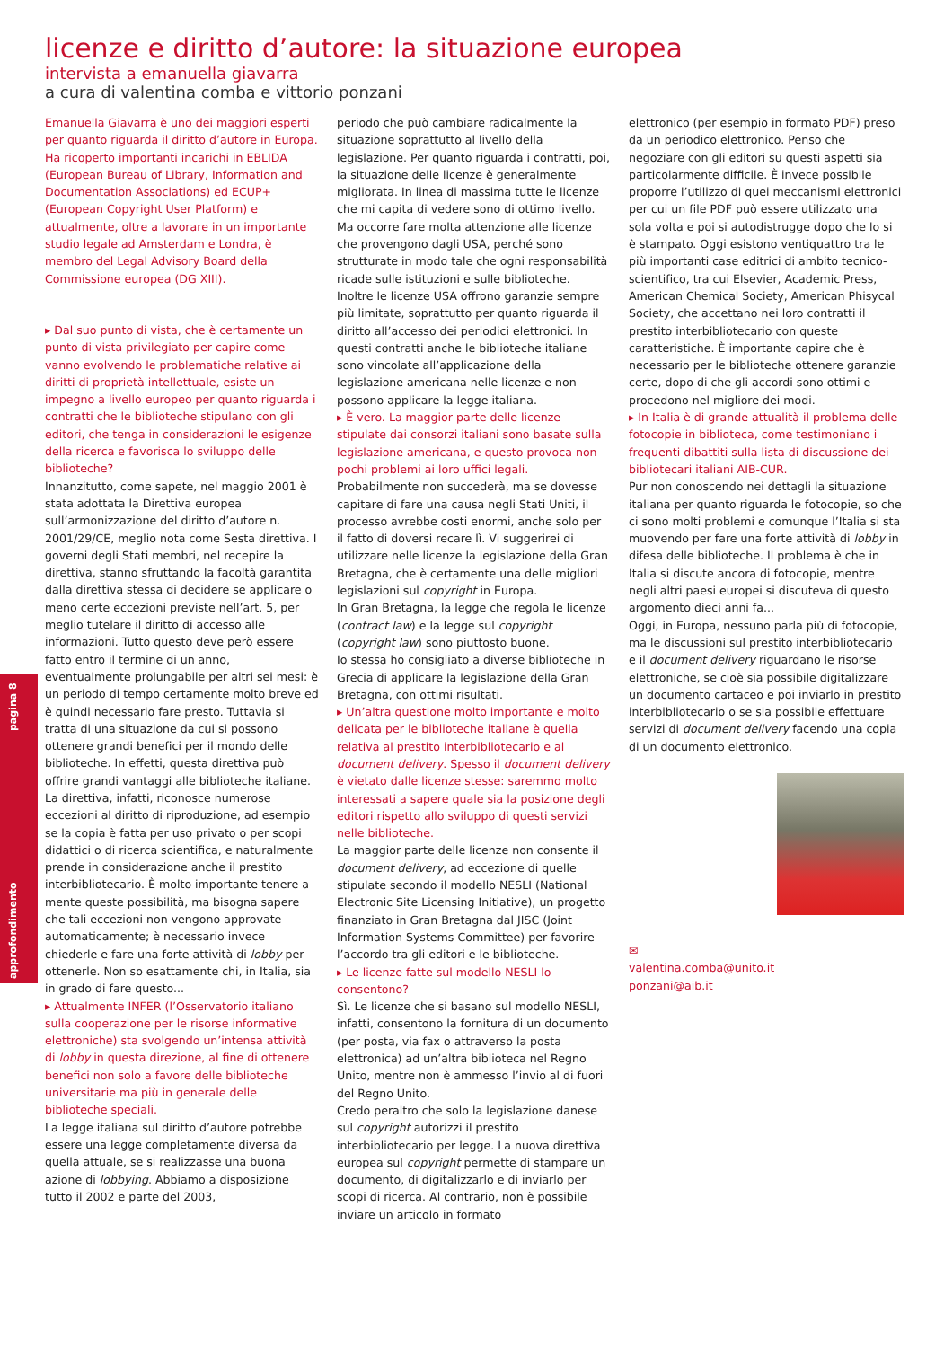approfondimento pagina 8
licenze e diritto d’autore: la situazione europea
intervista a emanuella giavarra
a cura di valentina comba e vittorio ponzani
Emanuella Giavarra è uno dei maggiori esperti per quanto riguarda il diritto d’autore in Europa. Ha ricoperto importanti incarichi in EBLIDA (European Bureau of Library, Information and Documentation Associations) ed ECUP+ (European Copyright User Platform) e attualmente, oltre a lavorare in un importante studio legale ad Amsterdam e Londra, è membro del Legal Advisory Board della Commissione europea (DG XIII).
▸ Dal suo punto di vista, che è certamente un punto di vista privilegiato per capire come vanno evolvendo le problematiche relative ai diritti di proprietà intellettuale, esiste un impegno a livello europeo per quanto riguarda i contratti che le biblioteche stipulano con gli editori, che tenga in considerazioni le esigenze della ricerca e favorisca lo sviluppo delle biblioteche?
Innanzitutto, come sapete, nel maggio 2001 è stata adottata la Direttiva europea sull’armonizzazione del diritto d’autore n. 2001/29/CE, meglio nota come Sesta direttiva. I governi degli Stati membri, nel recepire la direttiva, stanno sfruttando la facoltà garantita dalla direttiva stessa di decidere se applicare o meno certe eccezioni previste nell’art. 5, per meglio tutelare il diritto di accesso alle informazioni. Tutto questo deve però essere fatto entro il termine di un anno, eventualmente prolungabile per altri sei mesi: è un periodo di tempo certamente molto breve ed è quindi necessario fare presto. Tuttavia si tratta di una situazione da cui si possono ottenere grandi benefici per il mondo delle biblioteche. In effetti, questa direttiva può offrire grandi vantaggi alle biblioteche italiane. La direttiva, infatti, riconosce numerose eccezioni al diritto di riproduzione, ad esempio se la copia è fatta per uso privato o per scopi didattici o di ricerca scientifica, e naturalmente prende in considerazione anche il prestito interbibliotecario. È molto importante tenere a mente queste possibilità, ma bisogna sapere che tali eccezioni non vengono approvate automaticamente; è necessario invece chiederle e fare una forte attività di lobby per ottenerle. Non so esattamente chi, in Italia, sia in grado di fare questo...
▸ Attualmente INFER (l’Osservatorio italiano sulla cooperazione per le risorse informative elettroniche) sta svolgendo un’intensa attività di lobby in questa direzione, al fine di ottenere benefici non solo a favore delle biblioteche universitarie ma più in generale delle biblioteche speciali.
La legge italiana sul diritto d’autore potrebbe essere una legge completamente diversa da quella attuale, se si realizzasse una buona azione di lobbying. Abbiamo a disposizione tutto il 2002 e parte del 2003,
periodo che può cambiare radicalmente la situazione soprattutto al livello della legislazione. Per quanto riguarda i contratti, poi, la situazione delle licenze è generalmente migliorata. In linea di massima tutte le licenze che mi capita di vedere sono di ottimo livello.
Ma occorre fare molta attenzione alle licenze che provengono dagli USA, perché sono strutturate in modo tale che ogni responsabilità ricade sulle istituzioni e sulle biblioteche.
Inoltre le licenze USA offrono garanzie sempre più limitate, soprattutto per quanto riguarda il diritto all’accesso dei periodici elettronici. In questi contratti anche le biblioteche italiane sono vincolate all’applicazione della legislazione americana nelle licenze e non possono applicare la legge italiana.
▸ È vero. La maggior parte delle licenze stipulate dai consorzi italiani sono basate sulla legislazione americana, e questo provoca non pochi problemi ai loro uffici legali.
Probabilmente non succederà, ma se dovesse capitare di fare una causa negli Stati Uniti, il processo avrebbe costi enormi, anche solo per il fatto di doversi recare lì. Vi suggerirei di utilizzare nelle licenze la legislazione della Gran Bretagna, che è certamente una delle migliori legislazioni sul copyright in Europa.
In Gran Bretagna, la legge che regola le licenze (contract law) e la legge sul copyright (copyright law) sono piuttosto buone.
Io stessa ho consigliato a diverse biblioteche in Grecia di applicare la legislazione della Gran Bretagna, con ottimi risultati.
▸ Un’altra questione molto importante e molto delicata per le biblioteche italiane è quella relativa al prestito interbibliotecario e al document delivery. Spesso il document delivery è vietato dalle licenze stesse: saremmo molto interessati a sapere quale sia la posizione degli editori rispetto allo sviluppo di questi servizi nelle biblioteche.
La maggior parte delle licenze non consente il document delivery, ad eccezione di quelle stipulate secondo il modello NESLI (National Electronic Site Licensing Initiative), un progetto finanziato in Gran Bretagna dal JISC (Joint Information Systems Committee) per favorire l’accordo tra gli editori e le biblioteche.
▸ Le licenze fatte sul modello NESLI lo consentono?
Sì. Le licenze che si basano sul modello NESLI, infatti, consentono la fornitura di un documento (per posta, via fax o attraverso la posta elettronica) ad un’altra biblioteca nel Regno Unito, mentre non è ammesso l’invio al di fuori del Regno Unito.
Credo peraltro che solo la legislazione danese sul copyright autorizzi il prestito interbibliotecario per legge. La nuova direttiva europea sul copyright permette di stampare un documento, di digitalizzarlo e di inviarlo per scopi di ricerca. Al contrario, non è possibile inviare un articolo in formato
elettronico (per esempio in formato PDF) preso da un periodico elettronico. Penso che negoziare con gli editori su questi aspetti sia particolarmente difficile. È invece possibile proporre l’utilizzo di quei meccanismi elettronici per cui un file PDF può essere utilizzato una sola volta e poi si autodistrugge dopo che lo si è stampato. Oggi esistono ventiquattro tra le più importanti case editrici di ambito tecnico-scientifico, tra cui Elsevier, Academic Press, American Chemical Society, American Phisycal Society, che accettano nei loro contratti il prestito interbibliotecario con queste caratteristiche. È importante capire che è necessario per le biblioteche ottenere garanzie certe, dopo di che gli accordi sono ottimi e procedono nel migliore dei modi.
▸ In Italia è di grande attualità il problema delle fotocopie in biblioteca, come testimoniano i frequenti dibattiti sulla lista di discussione dei bibliotecari italiani AIB-CUR.
Pur non conoscendo nei dettagli la situazione italiana per quanto riguarda le fotocopie, so che ci sono molti problemi e comunque l’Italia si sta muovendo per fare una forte attività di lobby in difesa delle biblioteche. Il problema è che in Italia si discute ancora di fotocopie, mentre negli altri paesi europei si discuteva di questo argomento dieci anni fa...
Oggi, in Europa, nessuno parla più di fotocopie, ma le discussioni sul prestito interbibliotecario e il document delivery riguardano le risorse elettroniche, se cioè sia possibile digitalizzare un documento cartaceo e poi inviarlo in prestito interbibliotecario o se sia possibile effettuare servizi di document delivery facendo una copia di un documento elettronico.
✉
valentina.comba@unito.it
ponzani@aib.it